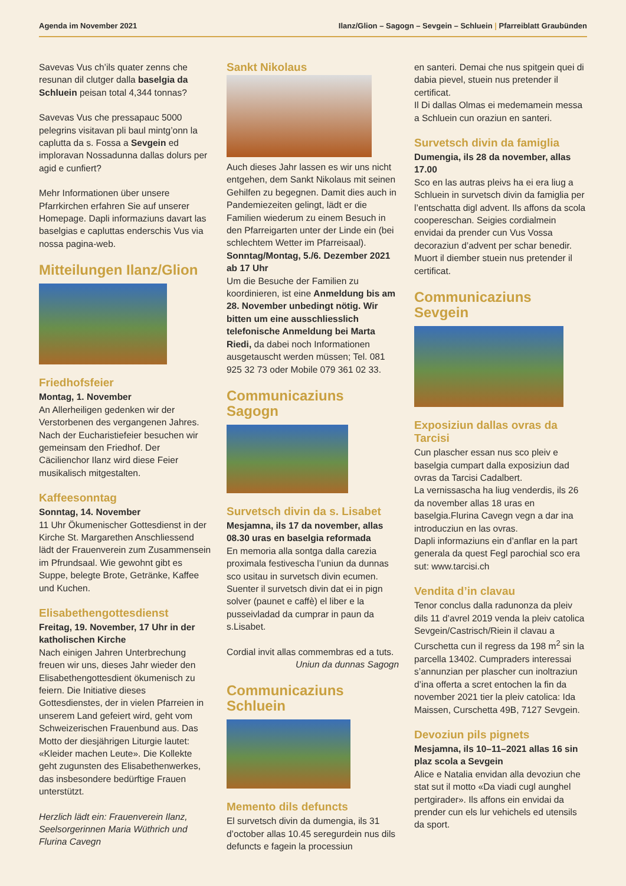Agenda im November 2021 Ilanz/Glion – Sagogn – Sevgein – Schluein | Pfarreiblatt Graubünden
Savevas Vus ch’ils quater zenns che resunan dil clutger dalla baselgia da Schluein peisan total 4,344 tonnas?
Savevas Vus che pressapauc 5000 pelegrins visitavan pli baul mintg’onn la caplutta da s. Fossa a Sevgein ed imploravan Nossadunna dallas dolurs per agid e cunfiert?
Mehr Informationen über unsere Pfarrkirchen erfahren Sie auf unserer Homepage. Dapli informaziuns davart las baselgias e capluttas enderschis Vus via nossa pagina-web.
Mitteilungen Ilanz/Glion
Friedhofsfeier
Montag, 1. November
An Allerheiligen gedenken wir der Verstorbenen des vergangenen Jahres. Nach der Eucharistiefeier besuchen wir gemeinsam den Friedhof. Der Cäcilienchor Ilanz wird diese Feier musikalisch mitgestalten.
Kaffeesonntag
Sonntag, 14. November
11 Uhr Ökumenischer Gottesdienst in der Kirche St. Margarethen Anschliessend lädt der Frauenverein zum Zusammensein im Pfrundsaal. Wie gewohnt gibt es Suppe, belegte Brote, Getränke, Kaffee und Kuchen.
Elisabethengottesdienst
Freitag, 19. November, 17 Uhr in der katholischen Kirche
Nach einigen Jahren Unterbrechung freuen wir uns, dieses Jahr wieder den Elisabethengottesdient ökumenisch zu feiern. Die Initiative dieses Gottesdienstes, der in vielen Pfarreien in unserem Land gefeiert wird, geht vom Schweizerischen Frauenbund aus. Das Motto der diesjährigen Liturgie lautet: «Kleider machen Leute». Die Kollekte geht zugunsten des Elisabethenwerkes, das insbesondere bedürftige Frauen unterstützt.
Herzlich lädt ein: Frauenverein Ilanz, Seelsorgerinnen Maria Wüthrich und Flurina Cavegn
Sankt Nikolaus
Auch dieses Jahr lassen es wir uns nicht entgehen, dem Sankt Nikolaus mit seinen Gehilfen zu begegnen. Damit dies auch in Pandemiezeiten gelingt, lädt er die Familien wiederum zu einem Besuch in den Pfarreigarten unter der Linde ein (bei schlechtem Wetter im Pfarreisaal).
Sonntag/Montag, 5./6. Dezember 2021 ab 17 Uhr
Um die Besuche der Familien zu koordinieren, ist eine Anmeldung bis am 28. November unbedingt nötig. Wir bitten um eine ausschliesslich telefonische Anmeldung bei Marta Riedi, da dabei noch Informationen ausgetauscht werden müssen; Tel. 081 925 32 73 oder Mobile 079 361 02 33.
Communicaziuns Sagogn
Survetsch divin da s. Lisabet
Mesjamna, ils 17 da november, allas 08.30 uras en baselgia reformada
En memoria alla sontga dalla carezia proximala festivescha l’uniun da dunnas sco usitau in survetsch divin ecumen. Suenter il survetsch divin dat ei in pign solver (paunet e caffè) el liber e la pusseivladad da cumprar in paun da s.Lisabet.
Cordial invit allas commembras ed a tuts.
Uniun da dunnas Sagogn
Communicaziuns Schluein
Memento dils defuncts
El survetsch divin da dumengia, ils 31 d’october allas 10.45 seregurdein nus dils defuncts e fagein la processiun
en santeri. Demai che nus spitgein quei di dabia pievel, stuein nus pretender il certificat.
Il Di dallas Olmas ei medemamein messa a Schluein cun oraziun en santeri.
Survetsch divin da famiglia
Dumengia, ils 28 da november, allas 17.00
Sco en las autras pleivs ha ei era liug a Schluein in survetsch divin da famiglia per l’entschatta digl advent. Ils affons da scola coopereschan. Seigies cordialmein envidai da prender cun Vus Vossa decoraziun d’advent per schar benedir. Muort il diember stuein nus pretender il certificat.
Communicaziuns Sevgein
Exposiziun dallas ovras da Tarcisi
Cun plascher essan nus sco pleiv e baselgia cumpart dalla exposiziun dad ovras da Tarcisi Cadalbert.
La vernissascha ha liug venderdis, ils 26 da november allas 18 uras en baselgia.Flurina Cavegn vegn a dar ina introducziun en las ovras.
Dapli informaziuns ein d’anflar en la part generala da quest Fegl parochial sco era sut: www.tarcisi.ch
Vendita d’in clavau
Tenor conclus dalla radunonza da pleiv dils 11 d’avrel 2019 venda la pleiv catolica Sevgein/Castrisch/Riein il clavau a Curschetta cun il regress da 198 m<sup>2</sup> sin la parcella 13402. Cumpraders interessai s’annunzian per plascher cun inoltraziun d’ina offerta a scret entochen la fin da november 2021 tier la pleiv catolica: Ida Maissen, Curschetta 49B, 7127 Sevgein.
Devoziun pils pignets
Mesjamna, ils 10–11–2021 allas 16 sin plaz scola a Sevgein
Alice e Natalia envidan alla devoziun che stat sut il motto «Da viadi cugl aunghel pertgirader». Ils affons ein envidai da prender cun els lur vehichels ed utensils da sport.